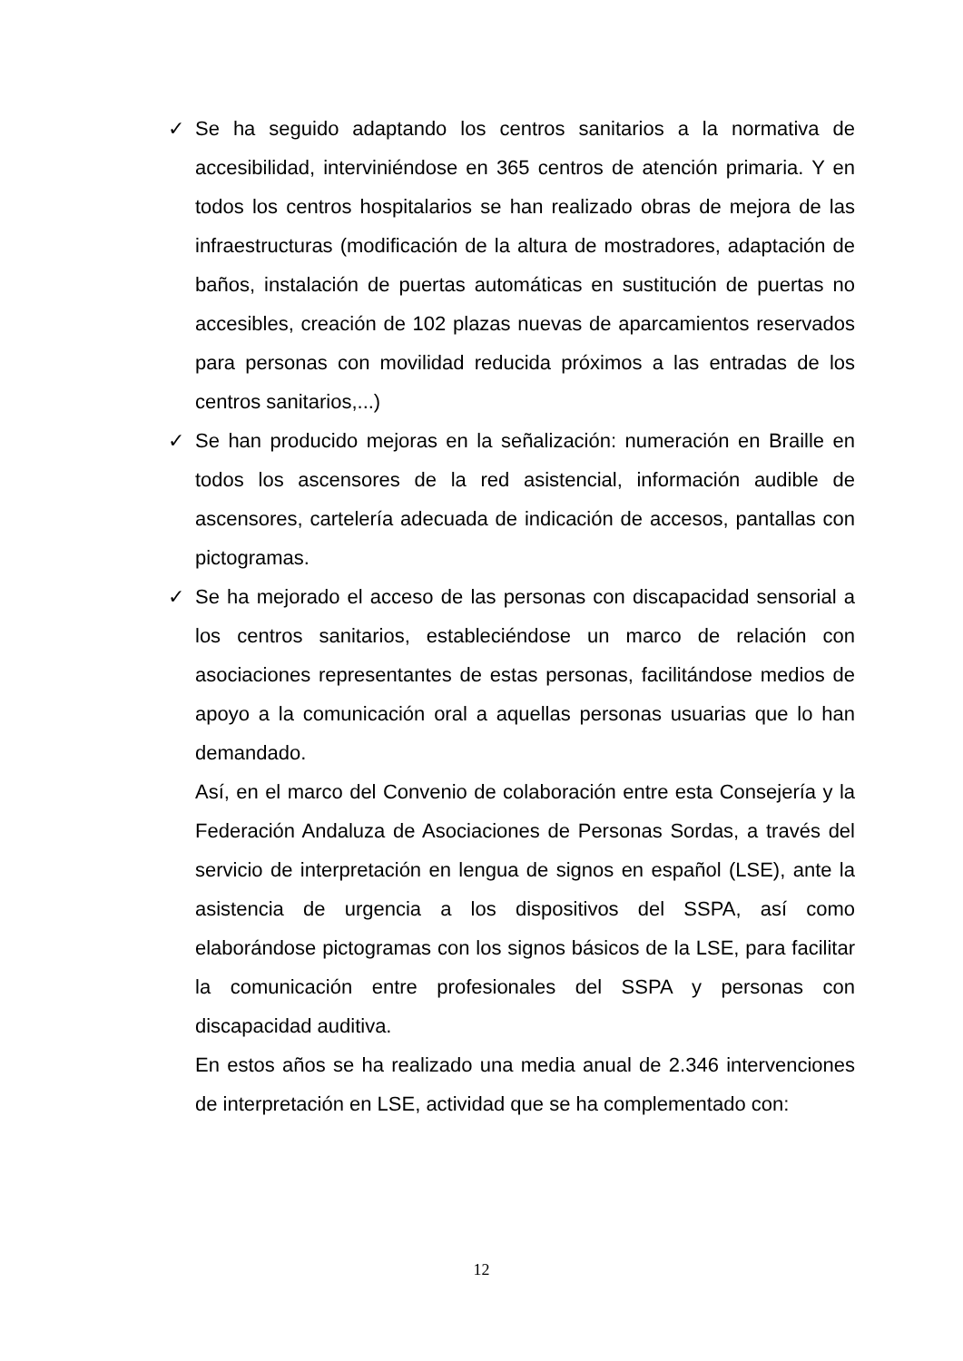✓ Se ha seguido adaptando los centros sanitarios a la normativa de accesibilidad, interviniéndose en 365 centros de atención primaria. Y en todos los centros hospitalarios se han realizado obras de mejora de las infraestructuras (modificación de la altura de mostradores, adaptación de baños, instalación de puertas automáticas en sustitución de puertas no accesibles, creación de 102 plazas nuevas de aparcamientos reservados para personas con movilidad reducida próximos a las entradas de los centros sanitarios,...)
✓ Se han producido mejoras en la señalización: numeración en Braille en todos los ascensores de la red asistencial, información audible de ascensores, cartelería adecuada de indicación de accesos, pantallas con pictogramas.
✓ Se ha mejorado el acceso de las personas con discapacidad sensorial a los centros sanitarios, estableciéndose un marco de relación con asociaciones representantes de estas personas, facilitándose medios de apoyo a la comunicación oral a aquellas personas usuarias que lo han demandado.
Así, en el marco del Convenio de colaboración entre esta Consejería y la Federación Andaluza de Asociaciones de Personas Sordas, a través del servicio de interpretación en lengua de signos en español (LSE), ante la asistencia de urgencia a los dispositivos del SSPA, así como elaborándose pictogramas con los signos básicos de la LSE, para facilitar la comunicación entre profesionales del SSPA y personas con discapacidad auditiva.
En estos años se ha realizado una media anual de 2.346 intervenciones de interpretación en LSE, actividad que se ha complementado con:
12